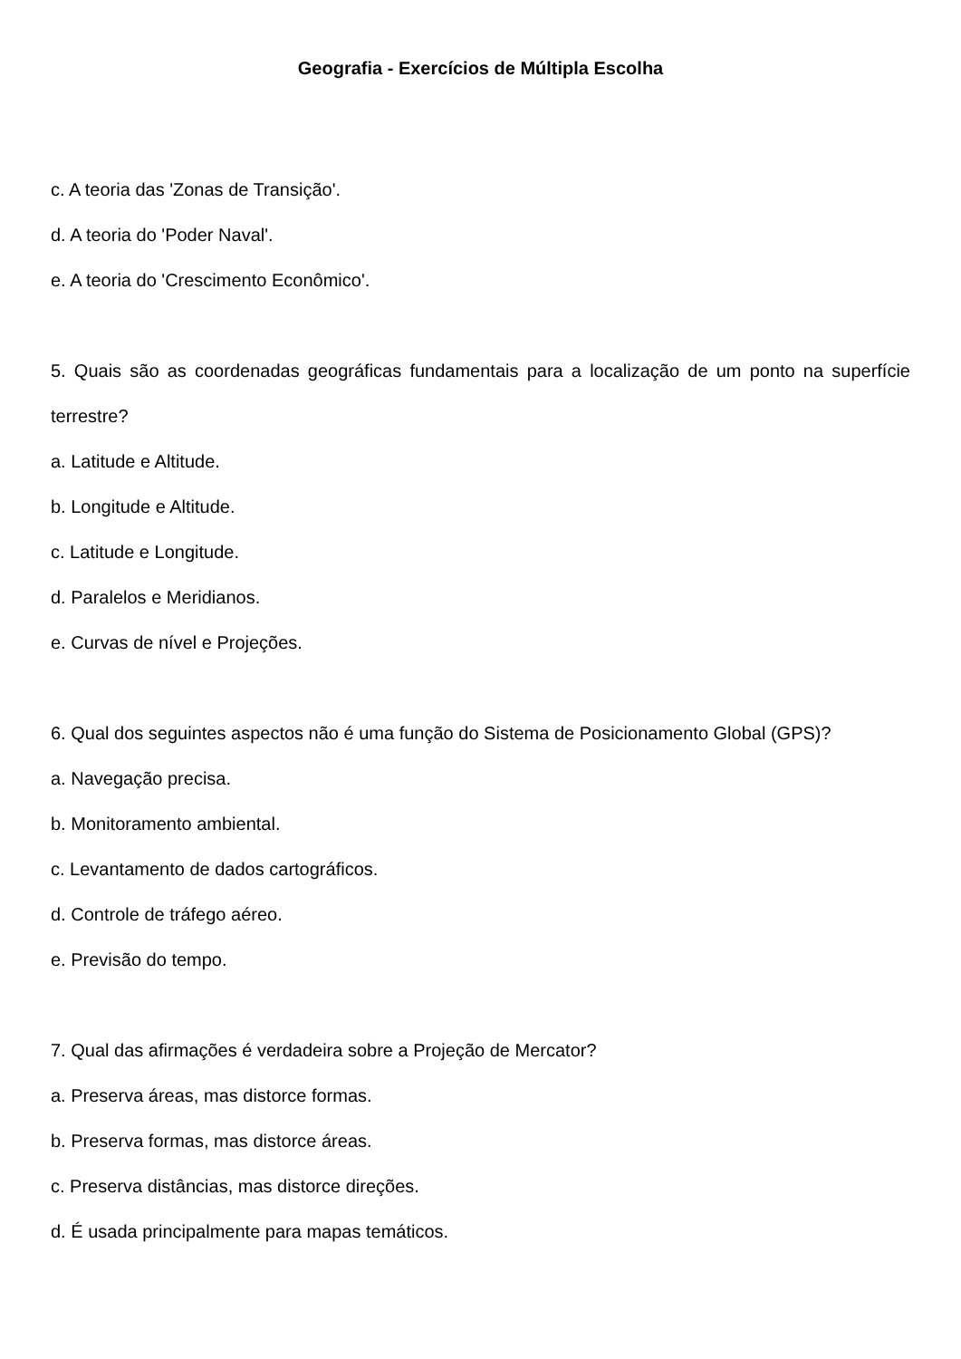Geografia - Exercícios de Múltipla Escolha
c. A teoria das 'Zonas de Transição'.
d. A teoria do 'Poder Naval'.
e. A teoria do 'Crescimento Econômico'.
5. Quais são as coordenadas geográficas fundamentais para a localização de um ponto na superfície terrestre?
a. Latitude e Altitude.
b. Longitude e Altitude.
c. Latitude e Longitude.
d. Paralelos e Meridianos.
e. Curvas de nível e Projeções.
6. Qual dos seguintes aspectos não é uma função do Sistema de Posicionamento Global (GPS)?
a. Navegação precisa.
b. Monitoramento ambiental.
c. Levantamento de dados cartográficos.
d. Controle de tráfego aéreo.
e. Previsão do tempo.
7. Qual das afirmações é verdadeira sobre a Projeção de Mercator?
a. Preserva áreas, mas distorce formas.
b. Preserva formas, mas distorce áreas.
c. Preserva distâncias, mas distorce direções.
d. É usada principalmente para mapas temáticos.